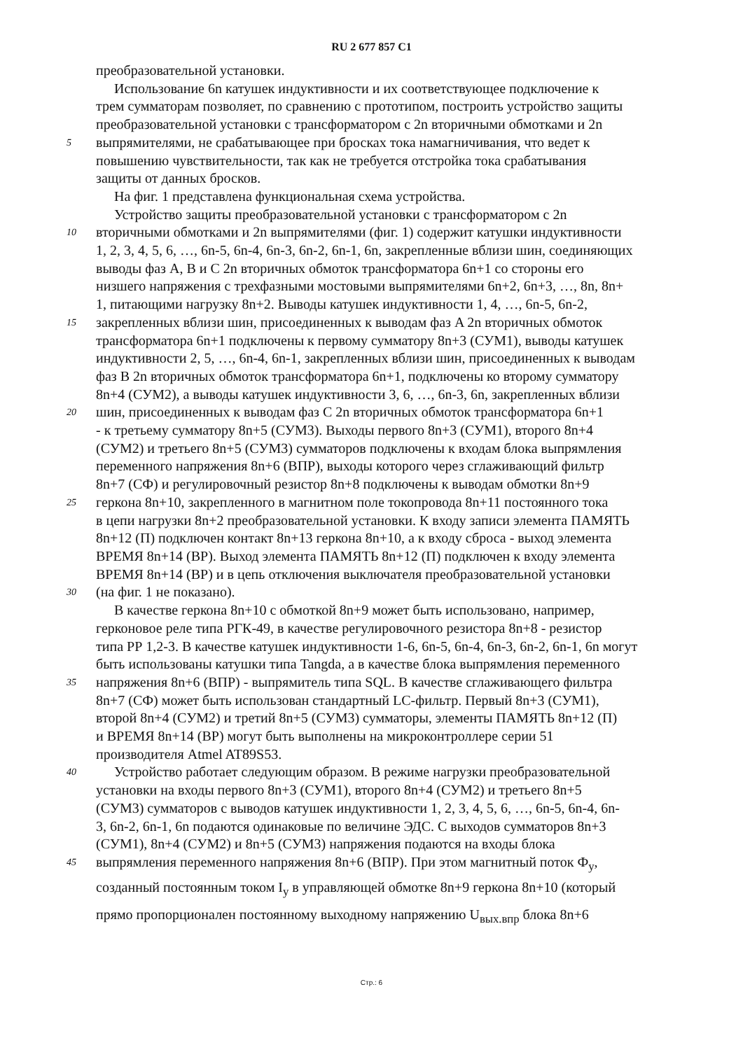RU 2 677 857 C1
преобразовательной установки.
Использование 6n катушек индуктивности и их соответствующее подключение к
трем сумматорам позволяет, по сравнению с прототипом, построить устройство защиты
преобразовательной установки с трансформатором с 2n вторичными обмотками и 2n
5
выпрямителями, не срабатывающее при бросках тока намагничивания, что ведет к
повышению чувствительности, так как не требуется отстройка тока срабатывания
защиты от данных бросков.
На фиг. 1 представлена функциональная схема устройства.
Устройство защиты преобразовательной установки с трансформатором с 2n
10
вторичными обмотками и 2n выпрямителями (фиг. 1) содержит катушки индуктивности
1, 2, 3, 4, 5, 6, …, 6n-5, 6n-4, 6n-3, 6n-2, 6n-1, 6n, закрепленные вблизи шин, соединяющих
выводы фаз A, B и C 2n вторичных обмоток трансформатора 6n+1 со стороны его
низшего напряжения с трехфазными мостовыми выпрямителями 6n+2, 6n+3, …, 8n, 8n+
1, питающими нагрузку 8n+2. Выводы катушек индуктивности 1, 4, …, 6n-5, 6n-2,
15
закрепленных вблизи шин, присоединенных к выводам фаз A 2n вторичных обмоток
трансформатора 6n+1 подключены к первому сумматору 8n+3 (СУМ1), выводы катушек
индуктивности 2, 5, …, 6n-4, 6n-1, закрепленных вблизи шин, присоединенных к выводам
фаз B 2n вторичных обмоток трансформатора 6n+1, подключены ко второму сумматору
8n+4 (СУМ2), а выводы катушек индуктивности 3, 6, …, 6n-3, 6n, закрепленных вблизи
20
шин, присоединенных к выводам фаз C 2n вторичных обмоток трансформатора 6n+1
- к третьему сумматору 8n+5 (СУМ3). Выходы первого 8n+3 (СУМ1), второго 8n+4
(СУМ2) и третьего 8n+5 (СУМ3) сумматоров подключены к входам блока выпрямления
переменного напряжения 8n+6 (ВПР), выходы которого через сглаживающий фильтр
8n+7 (СФ) и регулировочный резистор 8n+8 подключены к выводам обмотки 8n+9
25
геркона 8n+10, закрепленного в магнитном поле токопровода 8n+11 постоянного тока
в цепи нагрузки 8n+2 преобразовательной установки. К входу записи элемента ПАМЯТЬ
8n+12 (П) подключен контакт 8n+13 геркона 8n+10, а к входу сброса - выход элемента
ВРЕМЯ 8n+14 (ВР). Выход элемента ПАМЯТЬ 8n+12 (П) подключен к входу элемента
ВРЕМЯ 8n+14 (ВР) и в цепь отключения выключателя преобразовательной установки
30
(на фиг. 1 не показано).
В качестве геркона 8n+10 с обмоткой 8n+9 может быть использовано, например,
герконовое реле типа РГК-49, в качестве регулировочного резистора 8n+8 - резистор
типа РР 1,2-3. В качестве катушек индуктивности 1-6, 6n-5, 6n-4, 6n-3, 6n-2, 6n-1, 6n могут
быть использованы катушки типа Tangda, а в качестве блока выпрямления переменного
35
напряжения 8n+6 (ВПР) - выпрямитель типа SQL. В качестве сглаживающего фильтра
8n+7 (СФ) может быть использован стандартный LC-фильтр. Первый 8n+3 (СУМ1),
второй 8n+4 (СУМ2) и третий 8n+5 (СУМ3) сумматоры, элементы ПАМЯТЬ 8n+12 (П)
и ВРЕМЯ 8n+14 (ВР) могут быть выполнены на микроконтроллере серии 51
производителя Atmel AT89S53.
40
Устройство работает следующим образом. В режиме нагрузки преобразовательной
установки на входы первого 8n+3 (СУМ1), второго 8n+4 (СУМ2) и третьего 8n+5
(СУМ3) сумматоров с выводов катушек индуктивности 1, 2, 3, 4, 5, 6, …, 6n-5, 6n-4, 6n-
3, 6n-2, 6n-1, 6n подаются одинаковые по величине ЭДС. С выходов сумматоров 8n+3
(СУМ1), 8n+4 (СУМ2) и 8n+5 (СУМ3) напряжения подаются на входы блока
45
выпрямления переменного напряжения 8n+6 (ВПР). При этом магнитный поток Ф<sub>у</sub>,
созданный постоянным током I<sub>у</sub> в управляющей обмотке 8n+9 геркона 8n+10 (который
прямо пропорционален постоянному выходному напряжению U<sub>вых.впр</sub> блока 8n+6
Стр.: 6